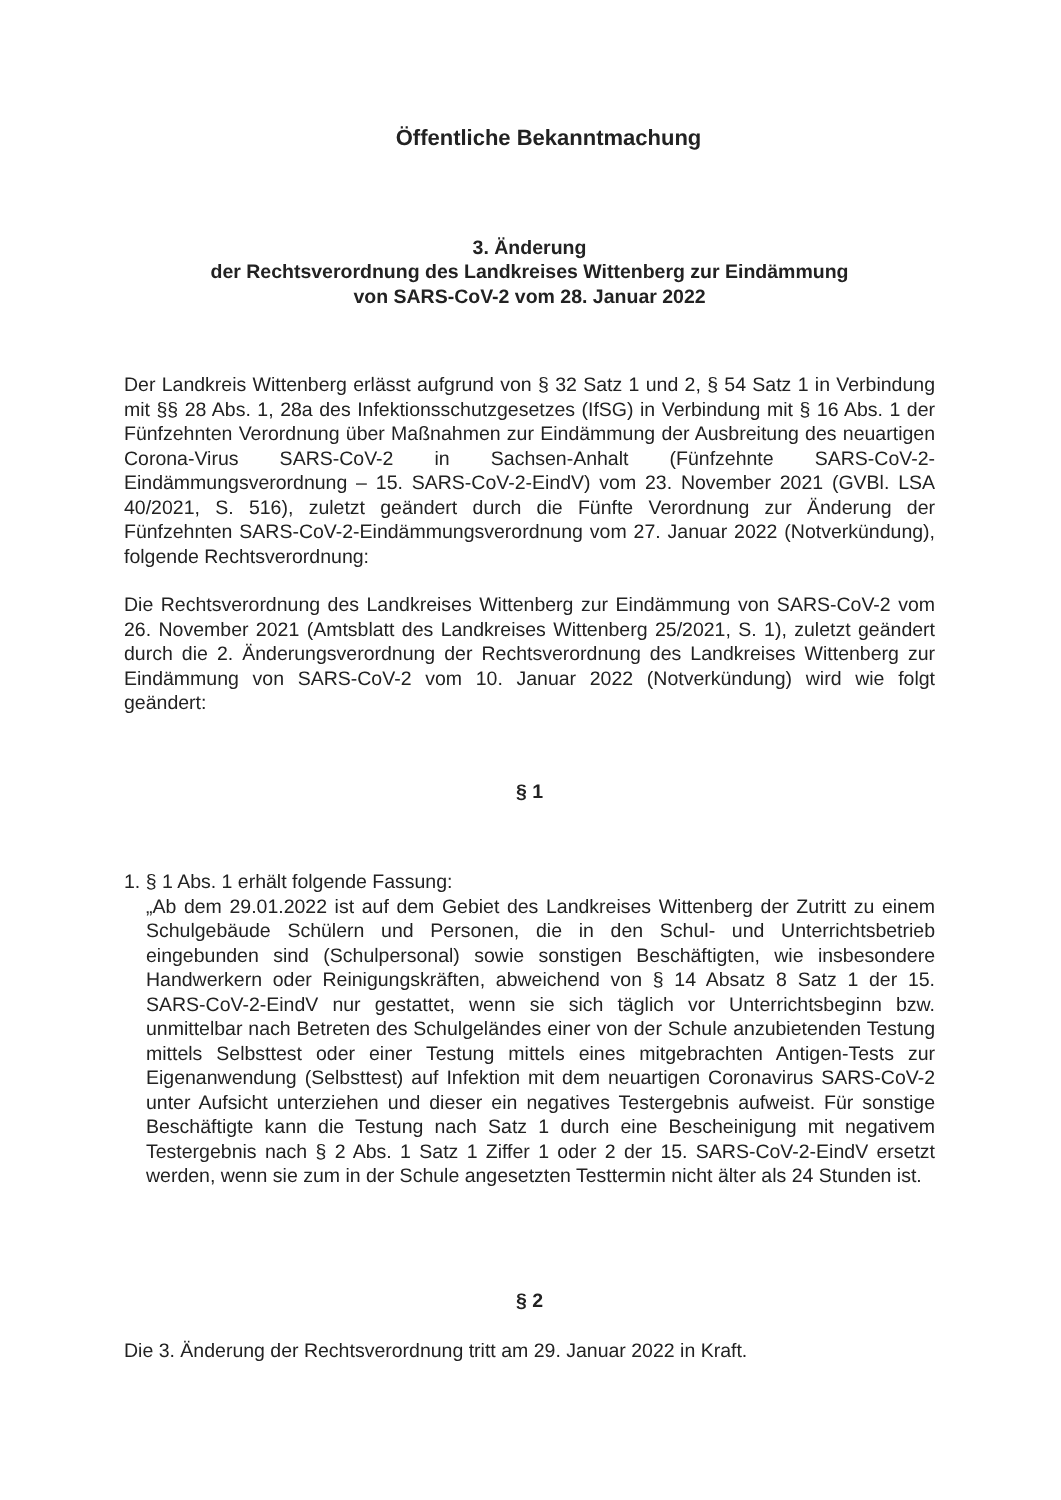Öffentliche Bekanntmachung
3. Änderung
der Rechtsverordnung des Landkreises Wittenberg zur Eindämmung
von SARS-CoV-2 vom 28. Januar 2022
Der Landkreis Wittenberg erlässt aufgrund von § 32 Satz 1 und 2, § 54 Satz 1 in Verbindung mit §§ 28 Abs. 1, 28a des Infektionsschutzgesetzes (IfSG) in Verbindung mit § 16 Abs. 1 der Fünfzehnten Verordnung über Maßnahmen zur Eindämmung der Ausbreitung des neuartigen Corona-Virus SARS-CoV-2 in Sachsen-Anhalt (Fünfzehnte SARS-CoV-2-Eindämmungsverordnung – 15. SARS-CoV-2-EindV) vom 23. November 2021 (GVBl. LSA 40/2021, S. 516), zuletzt geändert durch die Fünfte Verordnung zur Änderung der Fünfzehnten SARS-CoV-2-Eindämmungsverordnung vom 27. Januar 2022 (Notverkündung), folgende Rechtsverordnung:
Die Rechtsverordnung des Landkreises Wittenberg zur Eindämmung von SARS-CoV-2 vom 26. November 2021 (Amtsblatt des Landkreises Wittenberg 25/2021, S. 1), zuletzt geändert durch die 2. Änderungsverordnung der Rechtsverordnung des Landkreises Wittenberg zur Eindämmung von SARS-CoV-2 vom 10. Januar 2022 (Notverkündung) wird wie folgt geändert:
§ 1
1. § 1 Abs. 1 erhält folgende Fassung:
„Ab dem 29.01.2022 ist auf dem Gebiet des Landkreises Wittenberg der Zutritt zu einem Schulgebäude Schülern und Personen, die in den Schul- und Unterrichtsbetrieb eingebunden sind (Schulpersonal) sowie sonstigen Beschäftigten, wie insbesondere Handwerkern oder Reinigungskräften, abweichend von § 14 Absatz 8 Satz 1 der 15. SARS-CoV-2-EindV nur gestattet, wenn sie sich täglich vor Unterrichtsbeginn bzw. unmittelbar nach Betreten des Schulgeländes einer von der Schule anzubietenden Testung mittels Selbsttest oder einer Testung mittels eines mitgebrachten Antigen-Tests zur Eigenanwendung (Selbsttest) auf Infektion mit dem neuartigen Coronavirus SARS-CoV-2 unter Aufsicht unterziehen und dieser ein negatives Testergebnis aufweist. Für sonstige Beschäftigte kann die Testung nach Satz 1 durch eine Bescheinigung mit negativem Testergebnis nach § 2 Abs. 1 Satz 1 Ziffer 1 oder 2 der 15. SARS-CoV-2-EindV ersetzt werden, wenn sie zum in der Schule angesetzten Testtermin nicht älter als 24 Stunden ist.
§ 2
Die 3. Änderung der Rechtsverordnung tritt am 29. Januar 2022 in Kraft.